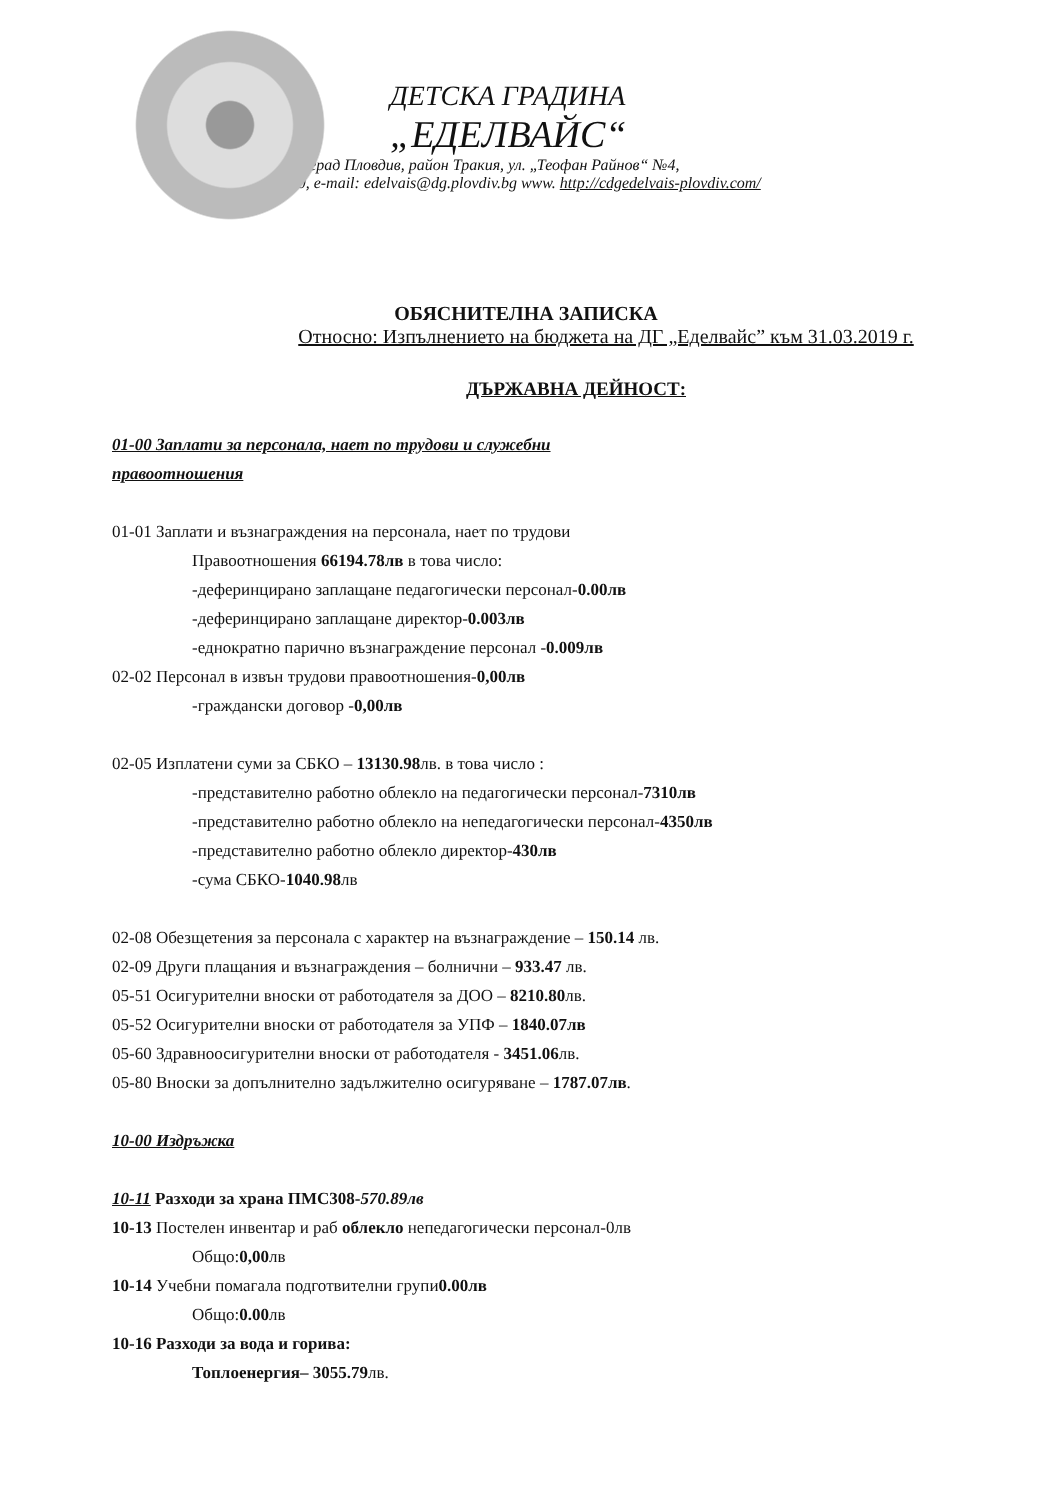ДЕТСКА ГРАДИНА
„ЕДЕЛВАЙС“
град Пловдив, район Тракия, ул. „Теофан Райнов“ №4,
тел.032/682460, e-mail: edelvais@dg.plovdiv.bg www. http://cdgedelvais-plovdiv.com/
ОБЯСНИТЕЛНА ЗАПИСКА
Относно: Изпълнението на бюджета на ДГ „Еделвайс” към 31.03.2019 г.
ДЪРЖАВНА ДЕЙНОСТ:
01-00 Заплати за персонала, нает по трудови и служебни
правоотношения
01-01 Заплати и възнаграждения на персонала, нает по трудови
Правоотношения 66194.78лв в това число:
-деферинцирано заплащане педагогически персонал-0.00лв
-деферинцирано заплащане директор-0.003лв
-еднократно парично възнаграждение персонал -0.009лв
02-02 Персонал в извън трудови правоотношения-0,00лв
-граждански договор -0,00лв
02-05 Изплатени суми за СБКО – 13130.98лв. в това число :
-представително работно облекло на педагогически персонал-7310лв
-представително работно облекло на непедагогически персонал-4350лв
-представително работно облекло директор-430лв
-сума СБКО-1040.98лв
02-08 Обезщетения за персонала с характер на възнаграждение – 150.14 лв.
02-09 Други плащания и възнаграждения – болнични – 933.47 лв.
05-51 Осигурителни вноски от работодателя за ДОО – 8210.80лв.
05-52 Осигурителни вноски от работодателя за УПФ – 1840.07лв
05-60 Здравноосигурителни вноски от работодателя - 3451.06лв.
05-80 Вноски за допълнително задължително осигуряване – 1787.07лв.
10-00 Издръжка
10-11 Разходи за храна ПМС308-570.89лв
10-13 Постелен инвентар и раб облекло непедагогически персонал-0лв
Общо:0,00лв
10-14 Учебни помагала подготвителни групи0.00лв
Общо:0.00лв
10-16 Разходи за вода и горива:
Топлоенергия– 3055.79лв.